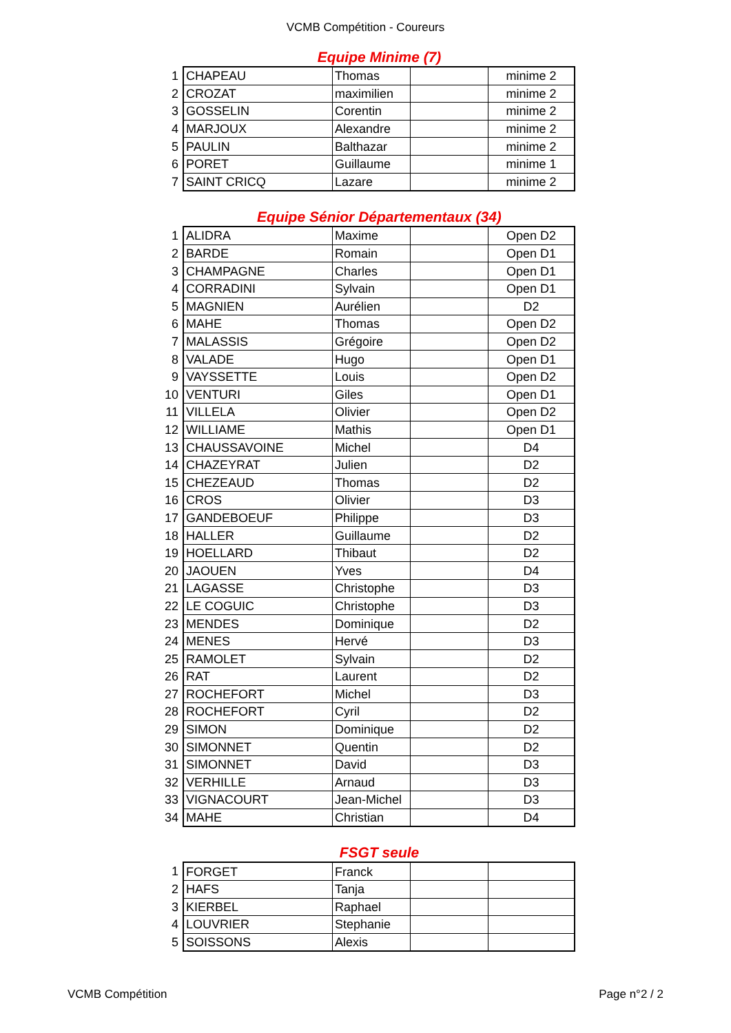VCMB Compétition - Coureurs
Equipe Minime (7)
| 1 | CHAPEAU | Thomas | | minime 2 |
| 2 | CROZAT | maximilien | | minime 2 |
| 3 | GOSSELIN | Corentin | | minime 2 |
| 4 | MARJOUX | Alexandre | | minime 2 |
| 5 | PAULIN | Balthazar | | minime 2 |
| 6 | PORET | Guillaume | | minime 1 |
| 7 | SAINT CRICQ | Lazare | | minime 2 |
Equipe Sénior Départementaux (34)
| 1 | ALIDRA | Maxime | | Open D2 |
| 2 | BARDE | Romain | | Open D1 |
| 3 | CHAMPAGNE | Charles | | Open D1 |
| 4 | CORRADINI | Sylvain | | Open D1 |
| 5 | MAGNIEN | Aurélien | | D2 |
| 6 | MAHE | Thomas | | Open D2 |
| 7 | MALASSIS | Grégoire | | Open D2 |
| 8 | VALADE | Hugo | | Open D1 |
| 9 | VAYSSETTE | Louis | | Open D2 |
| 10 | VENTURI | Giles | | Open D1 |
| 11 | VILLELA | Olivier | | Open D2 |
| 12 | WILLIAME | Mathis | | Open D1 |
| 13 | CHAUSSAVOINE | Michel | | D4 |
| 14 | CHAZEYRAT | Julien | | D2 |
| 15 | CHEZEAUD | Thomas | | D2 |
| 16 | CROS | Olivier | | D3 |
| 17 | GANDEBOEUF | Philippe | | D3 |
| 18 | HALLER | Guillaume | | D2 |
| 19 | HOELLARD | Thibaut | | D2 |
| 20 | JAOUEN | Yves | | D4 |
| 21 | LAGASSE | Christophe | | D3 |
| 22 | LE COGUIC | Christophe | | D3 |
| 23 | MENDES | Dominique | | D2 |
| 24 | MENES | Hervé | | D3 |
| 25 | RAMOLET | Sylvain | | D2 |
| 26 | RAT | Laurent | | D2 |
| 27 | ROCHEFORT | Michel | | D3 |
| 28 | ROCHEFORT | Cyril | | D2 |
| 29 | SIMON | Dominique | | D2 |
| 30 | SIMONNET | Quentin | | D2 |
| 31 | SIMONNET | David | | D3 |
| 32 | VERHILLE | Arnaud | | D3 |
| 33 | VIGNACOURT | Jean-Michel | | D3 |
| 34 | MAHE | Christian | | D4 |
FSGT seule
| 1 | FORGET | Franck | | |
| 2 | HAFS | Tanja | | |
| 3 | KIERBEL | Raphael | | |
| 4 | LOUVRIER | Stephanie | | |
| 5 | SOISSONS | Alexis | | |
VCMB Compétition Page n°2 / 2